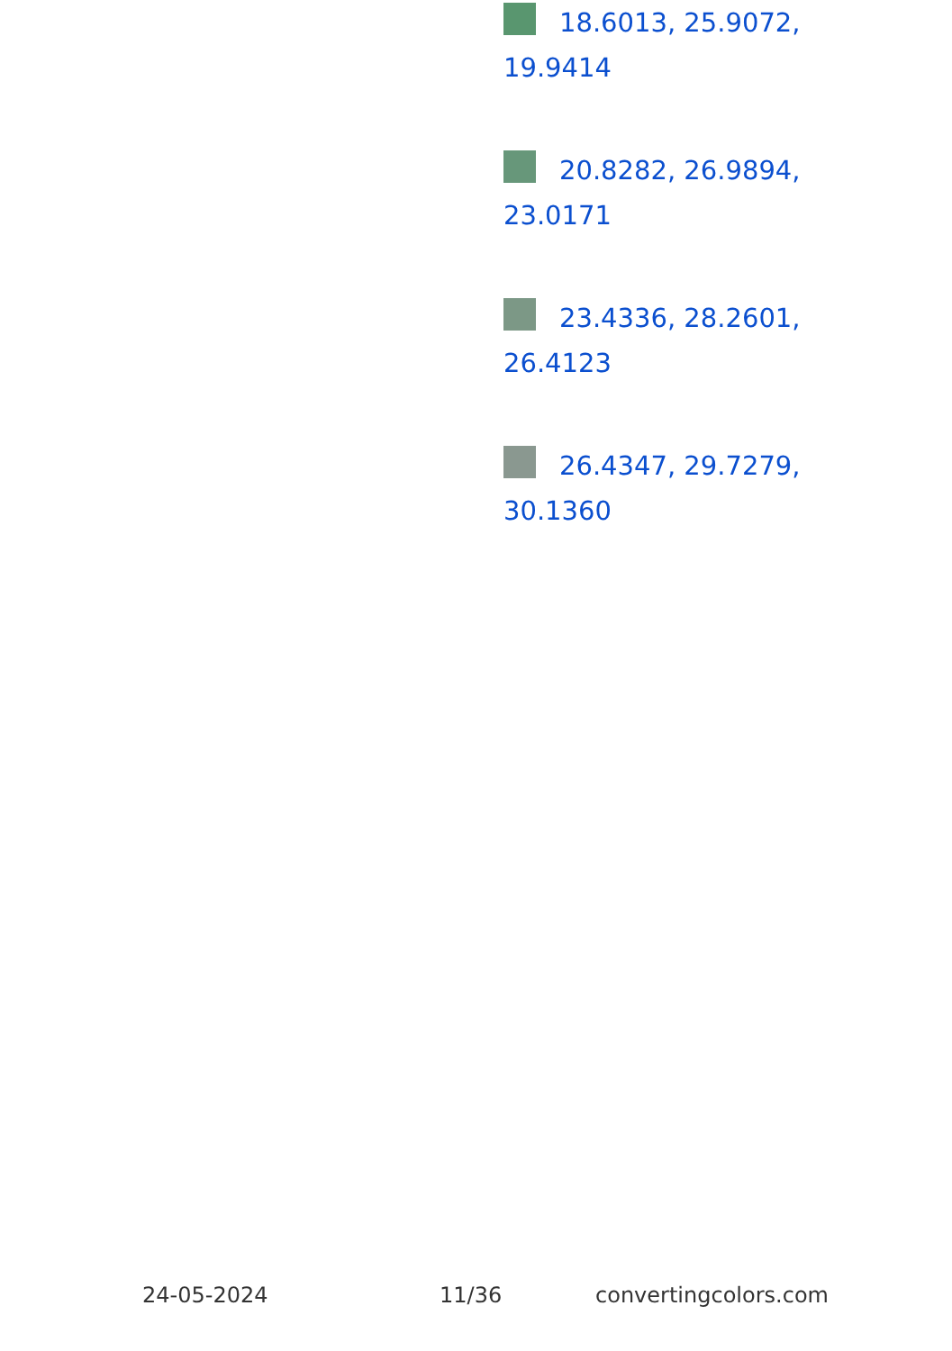18.6013, 25.9072, 19.9414
20.8282, 26.9894, 23.0171
23.4336, 28.2601, 26.4123
26.4347, 29.7279, 30.1360
24-05-2024 11/36 convertingcolors.com